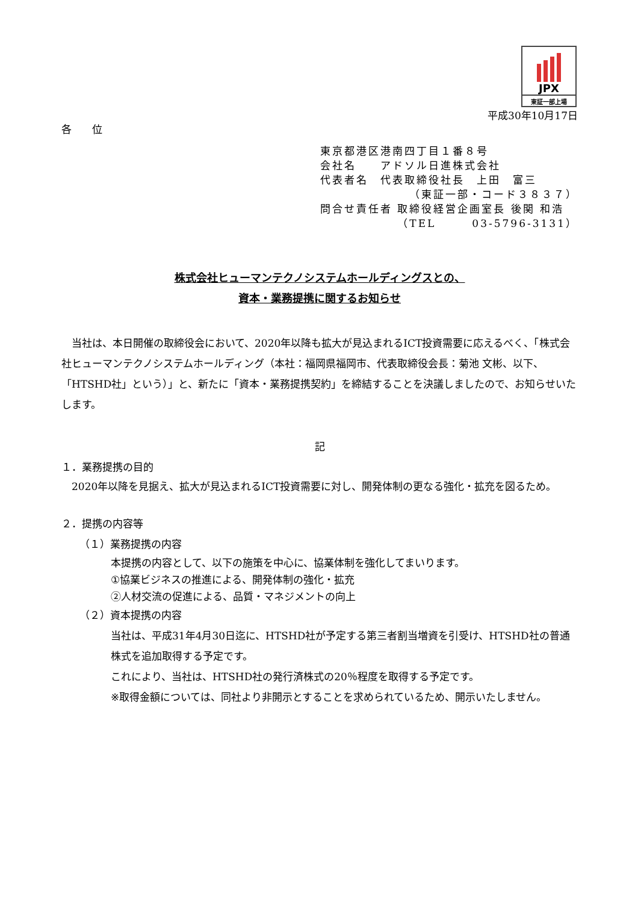JPX
東証一部上場
平成30年10月17日
各　　位
東京都港区港南四丁目１番８号
会社名　　アドソル日進株式会社
代表者名　代表取締役社長　上田　富三
（東証一部・コード３８３７）
問合せ責任者 取締役経営企画室長 後関 和浩
（TEL　　　03-5796-3131）
株式会社ヒューマンテクノシステムホールディングスとの、
資本・業務提携に関するお知らせ
当社は、本日開催の取締役会において、2020年以降も拡大が見込まれるICT投資需要に応えるべく、「株式会社ヒューマンテクノシステムホールディング（本社：福岡県福岡市、代表取締役会長：菊池 文彬、以下、「HTSHD社」という）」と、新たに「資本・業務提携契約」を締結することを決議しましたので、お知らせいたします。
記
１．業務提携の目的
2020年以降を見据え、拡大が見込まれるICT投資需要に対し、開発体制の更なる強化・拡充を図るため。
２．提携の内容等
（１）業務提携の内容
本提携の内容として、以下の施策を中心に、協業体制を強化してまいります。
①協業ビジネスの推進による、開発体制の強化・拡充
②人材交流の促進による、品質・マネジメントの向上
（２）資本提携の内容
当社は、平成31年4月30日迄に、HTSHD社が予定する第三者割当増資を引受け、HTSHD社の普通株式を追加取得する予定です。
これにより、当社は、HTSHD社の発行済株式の20％程度を取得する予定です。
※取得金額については、同社より非開示とすることを求められているため、開示いたしません。